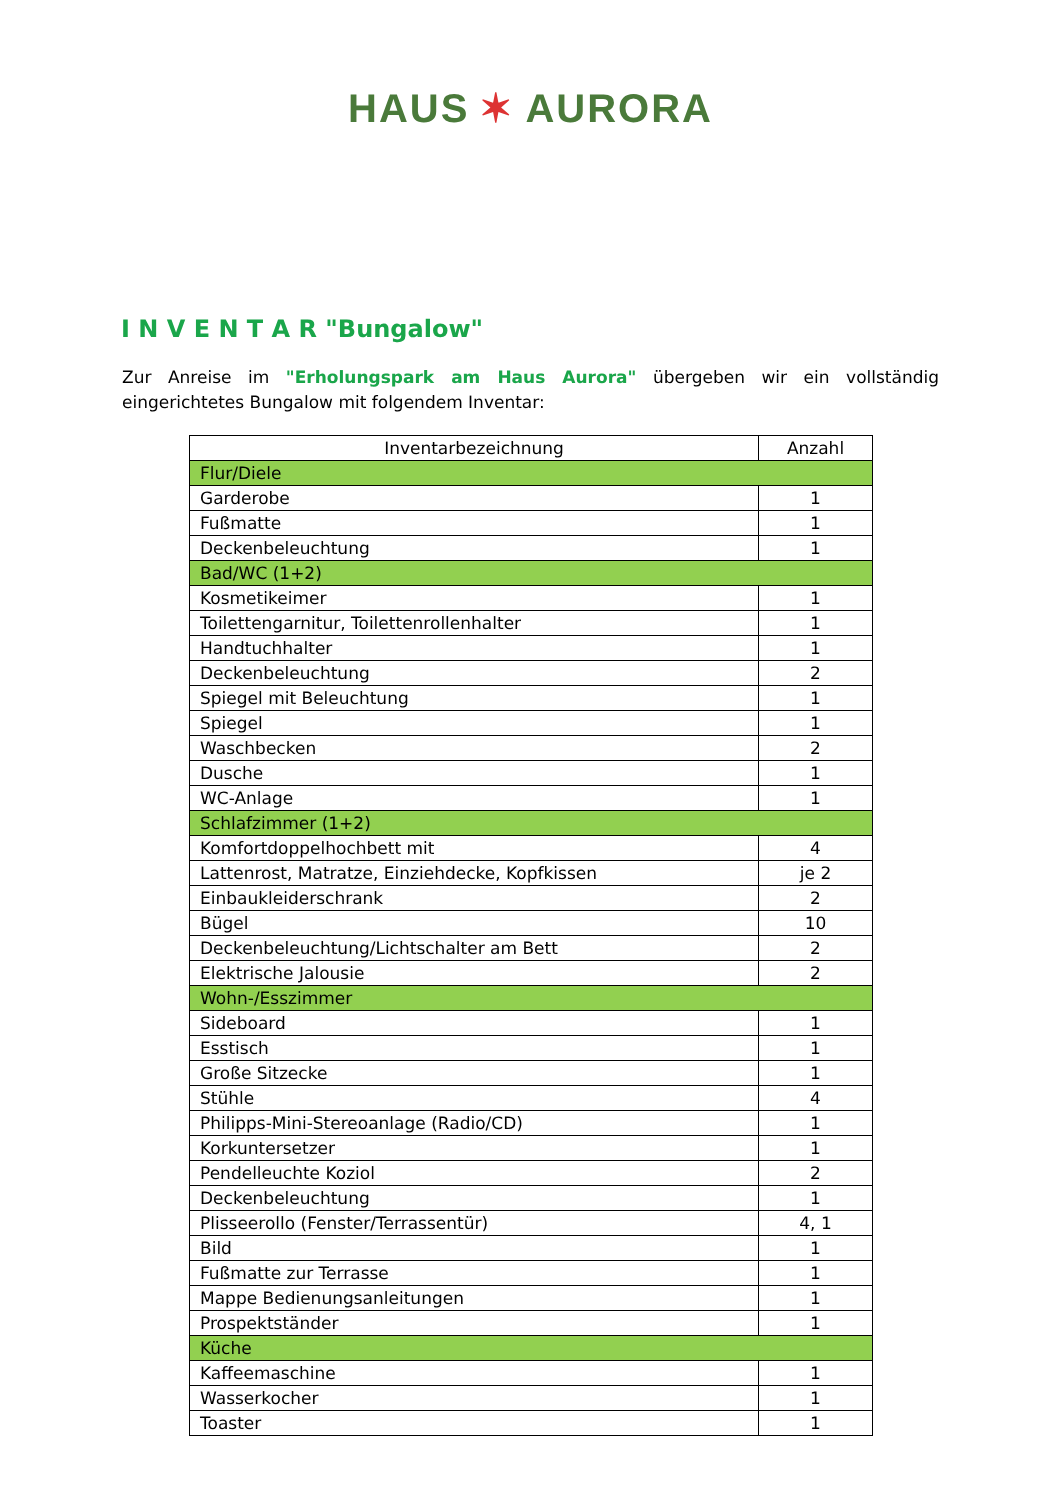HAUS ✶ AURORA
I N V E N T A R "Bungalow"
Zur Anreise im "Erholungspark am Haus Aurora" übergeben wir ein vollständig eingerichtetes Bungalow mit folgendem Inventar:
| Inventarbezeichnung | Anzahl |
| --- | --- |
| Flur/Diele | |
| Garderobe | 1 |
| Fußmatte | 1 |
| Deckenbeleuchtung | 1 |
| Bad/WC (1+2) | |
| Kosmetikeimer | 1 |
| Toilettengarnitur, Toilettenrollenhalter | 1 |
| Handtuchhalter | 1 |
| Deckenbeleuchtung | 2 |
| Spiegel mit Beleuchtung | 1 |
| Spiegel | 1 |
| Waschbecken | 2 |
| Dusche | 1 |
| WC-Anlage | 1 |
| Schlafzimmer (1+2) | |
| Komfortdoppelhochbett mit | 4 |
| Lattenrost, Matratze, Einziehdecke, Kopfkissen | je 2 |
| Einbaukleiderschrank | 2 |
| Bügel | 10 |
| Deckenbeleuchtung/Lichtschalter am Bett | 2 |
| Elektrische Jalousie | 2 |
| Wohn-/Esszimmer | |
| Sideboard | 1 |
| Esstisch | 1 |
| Große Sitzecke | 1 |
| Stühle | 4 |
| Philipps-Mini-Stereoanlage (Radio/CD) | 1 |
| Korkuntersetzer | 1 |
| Pendelleuchte Koziol | 2 |
| Deckenbeleuchtung | 1 |
| Plisseerollo (Fenster/Terrassentür) | 4, 1 |
| Bild | 1 |
| Fußmatte zur Terrasse | 1 |
| Mappe Bedienungsanleitungen | 1 |
| Prospektständer | 1 |
| Küche | |
| Kaffeemaschine | 1 |
| Wasserkocher | 1 |
| Toaster | 1 |